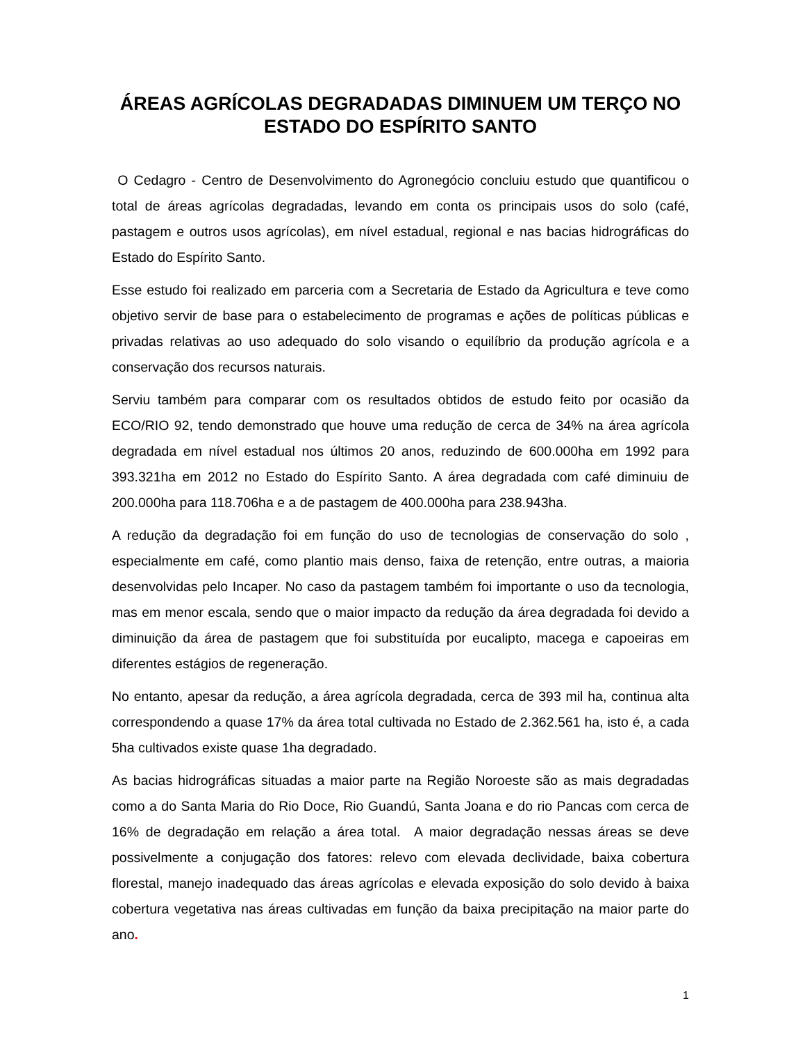ÁREAS AGRÍCOLAS DEGRADADAS DIMINUEM UM TERÇO NO ESTADO DO ESPÍRITO SANTO
O Cedagro - Centro de Desenvolvimento do Agronegócio concluiu estudo que quantificou o total de áreas agrícolas degradadas, levando em conta os principais usos do solo (café, pastagem e outros usos agrícolas), em nível estadual, regional e nas bacias hidrográficas do Estado do Espírito Santo.
Esse estudo foi realizado em parceria com a Secretaria de Estado da Agricultura e teve como objetivo servir de base para o estabelecimento de programas e ações de políticas públicas e privadas relativas ao uso adequado do solo visando o equilíbrio da produção agrícola e a conservação dos recursos naturais.
Serviu também para comparar com os resultados obtidos de estudo feito por ocasião da ECO/RIO 92, tendo demonstrado que houve uma redução de cerca de 34% na área agrícola degradada em nível estadual nos últimos 20 anos, reduzindo de 600.000ha em 1992 para 393.321ha em 2012 no Estado do Espírito Santo. A área degradada com café diminuiu de 200.000ha para 118.706ha e a de pastagem de 400.000ha para 238.943ha.
A redução da degradação foi em função do uso de tecnologias de conservação do solo , especialmente em café, como plantio mais denso, faixa de retenção, entre outras, a maioria desenvolvidas pelo Incaper. No caso da pastagem também foi importante o uso da tecnologia, mas em menor escala, sendo que o maior impacto da redução da área degradada foi devido a diminuição da área de pastagem que foi substituída por eucalipto, macega e capoeiras em diferentes estágios de regeneração.
No entanto, apesar da redução, a área agrícola degradada, cerca de 393 mil ha, continua alta correspondendo a quase 17% da área total cultivada no Estado de 2.362.561 ha, isto é, a cada 5ha cultivados existe quase 1ha degradado.
As bacias hidrográficas situadas a maior parte na Região Noroeste são as mais degradadas como a do Santa Maria do Rio Doce, Rio Guandú, Santa Joana e do rio Pancas com cerca de 16% de degradação em relação a área total. A maior degradação nessas áreas se deve possivelmente a conjugação dos fatores: relevo com elevada declividade, baixa cobertura florestal, manejo inadequado das áreas agrícolas e elevada exposição do solo devido à baixa cobertura vegetativa nas áreas cultivadas em função da baixa precipitação na maior parte do ano.
1